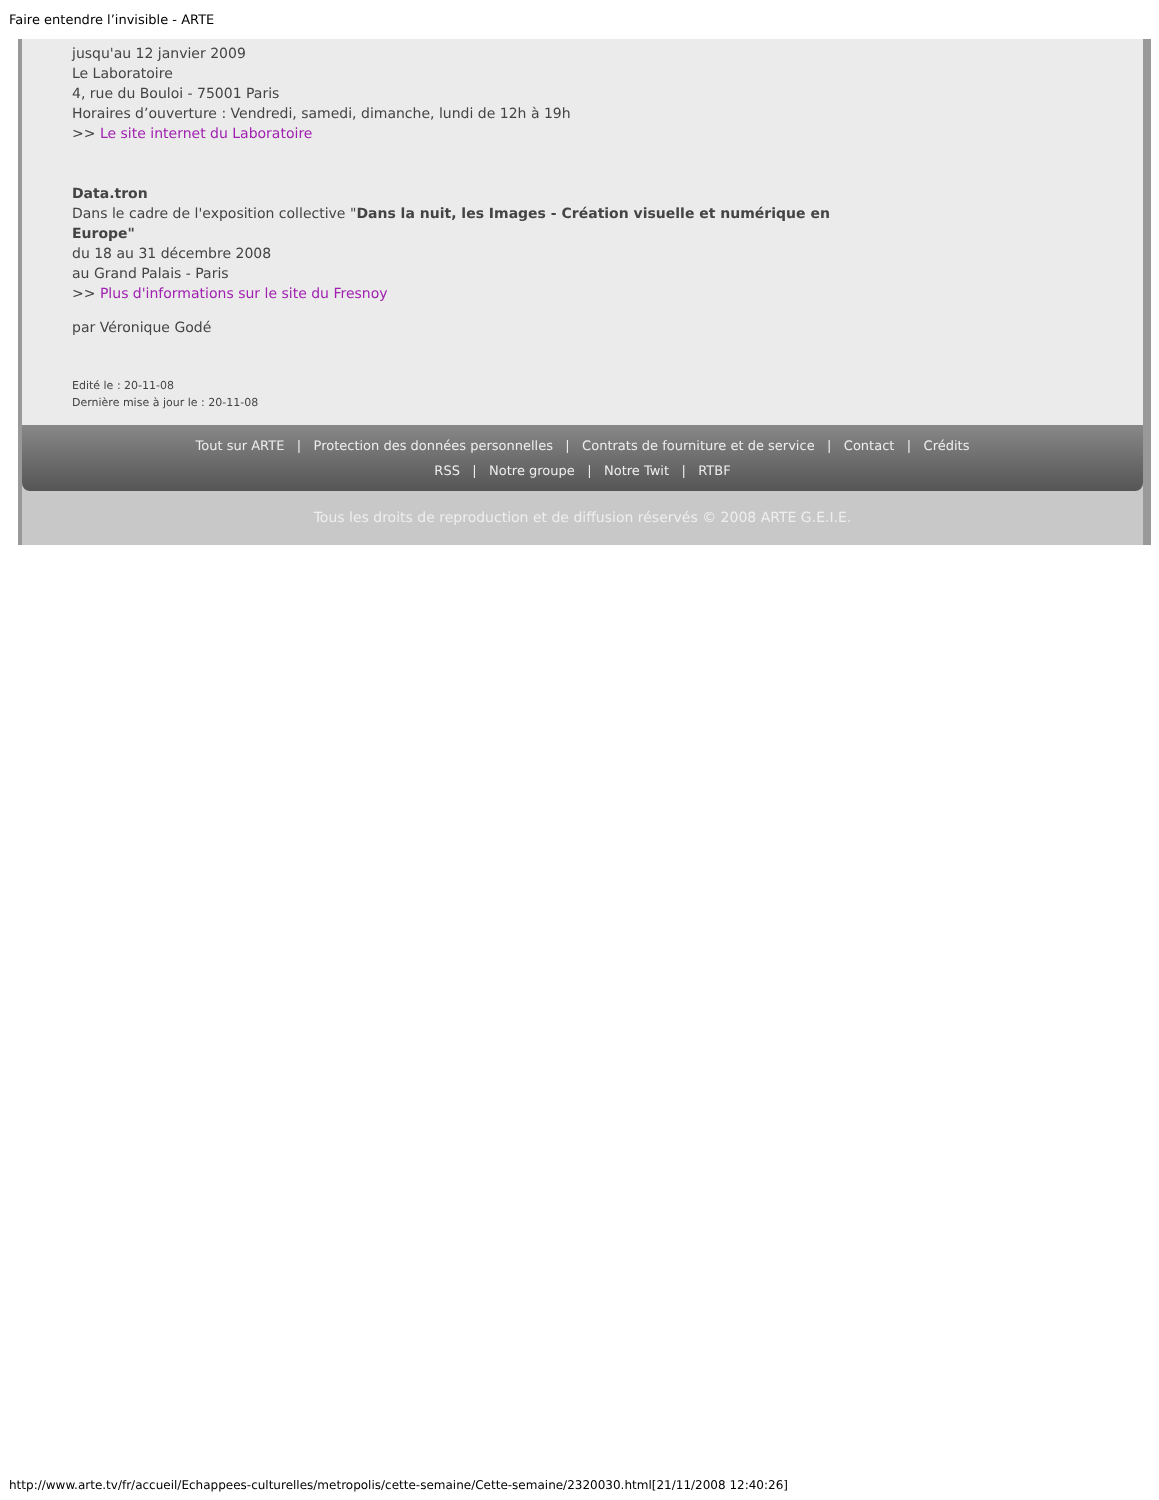Faire entendre l’invisible - ARTE
jusqu'au 12 janvier 2009
Le Laboratoire
4, rue du Bouloi - 75001 Paris
Horaires d’ouverture : Vendredi, samedi, dimanche, lundi de 12h à 19h
>> Le site internet du Laboratoire
Data.tron
Dans le cadre de l'exposition collective "Dans la nuit, les Images - Création visuelle et numérique en
Europe"
du 18 au 31 décembre 2008
au Grand Palais - Paris
>> Plus d'informations sur le site du Fresnoy
par Véronique Godé
Edité le : 20-11-08
Dernière mise à jour le : 20-11-08
Tout sur ARTE | Protection des données personnelles | Contrats de fourniture et de service | Contact | Crédits
RSS | Notre groupe | Notre Twit | RTBF
Tous les droits de reproduction et de diffusion réservés © 2008 ARTE G.E.I.E.
http://www.arte.tv/fr/accueil/Echappees-culturelles/metropolis/cette-semaine/Cette-semaine/2320030.html[21/11/2008 12:40:26]